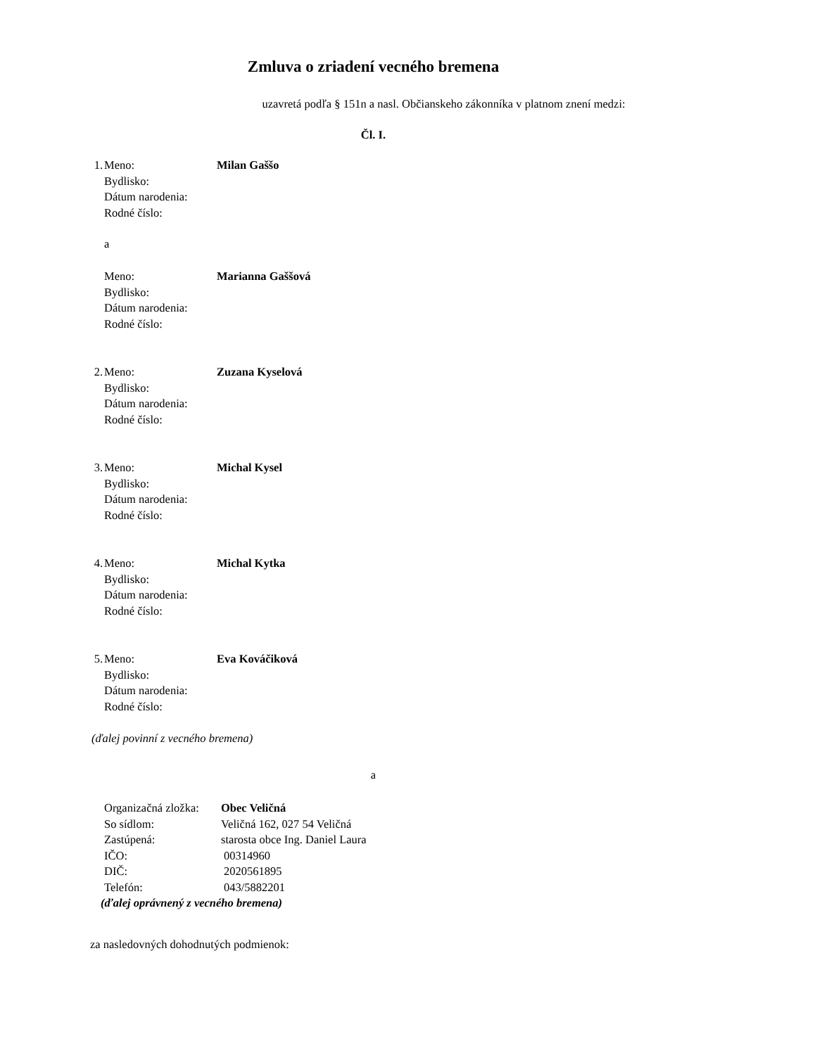Zmluva o zriadení vecného bremena
uzavretá podľa § 151n a nasl. Občianskeho zákonníka v platnom znení medzi:
Čl. I.
1. Meno: Milan Gaššo
Bydlisko:
Dátum narodenia:
Rodné číslo:
a
Meno: Marianna Gaššová
Bydlisko:
Dátum narodenia:
Rodné číslo:
2. Meno: Zuzana Kyselová
Bydlisko:
Dátum narodenia:
Rodné číslo:
3. Meno: Michal Kysel
Bydlisko:
Dátum narodenia:
Rodné číslo:
4. Meno: Michal Kytka
Bydlisko:
Dátum narodenia:
Rodné číslo:
5. Meno: Eva Kováčiková
Bydlisko:
Dátum narodenia:
Rodné číslo:
(ďalej povinní z vecného bremena)
a
Organizačná zložka: Obec Veličná
So sídlom: Veličná 162, 027 54 Veličná
Zastúpená: starosta obce Ing. Daniel Laura
IČO: 00314960
DIČ: 2020561895
Telefón: 043/5882201
(ďalej oprávnený z vecného bremena)
za nasledovných dohodnutých podmienok: